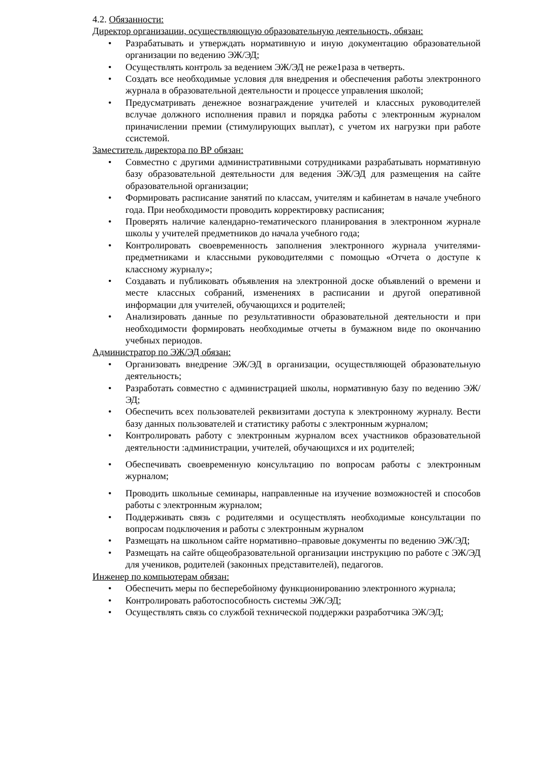4.2. Обязанности:
Директор организации, осуществляющую образовательную деятельность, обязан:
• Разрабатывать и утверждать нормативную и иную документацию образовательной организации по ведению ЭЖ/ЭД;
• Осуществлять контроль за ведением ЭЖ/ЭД не реже1раза в четверть.
• Создать все необходимые условия для внедрения и обеспечения работы электронного журнала в образовательной деятельности и процессе управления школой;
• Предусматривать денежное вознаграждение учителей и классных руководителей вслучае должного исполнения правил и порядка работы с электронным журналом приначислении премии (стимулирующих выплат), с учетом их нагрузки при работе ссистемой.
Заместитель директора по ВР обязан:
• Совместно с другими административными сотрудниками разрабатывать нормативную базу образовательной деятельности для ведения ЭЖ/ЭД для размещения на сайте образовательной организации;
• Формировать расписание занятий по классам, учителям и кабинетам в начале учебного года. При необходимости проводить корректировку расписания;
• Проверять наличие календарно-тематического планирования в электронном журнале школы у учителей предметников до начала учебного года;
• Контролировать своевременность заполнения электронного журнала учителями-предметниками и классными руководителями с помощью «Отчета о доступе к классному журналу»;
• Создавать и публиковать объявления на электронной доске объявлений о времени и месте классных собраний, изменениях в расписании и другой оперативной информации для учителей, обучающихся и родителей;
• Анализировать данные по результативности образовательной деятельности и при необходимости формировать необходимые отчеты в бумажном виде по окончанию учебных периодов.
Администратор по ЭЖ/ЭД обязан:
• Организовать внедрение ЭЖ/ЭД в организации, осуществляющей образовательную деятельность;
• Разработать совместно с администрацией школы, нормативную базу по ведению ЭЖ/ЭД;
• Обеспечить всех пользователей реквизитами доступа к электронному журналу. Вести базу данных пользователей и статистику работы с электронным журналом;
• Контролировать работу с электронным журналом всех участников образовательной деятельности :администрации, учителей, обучающихся и их родителей;
• Обеспечивать своевременную консультацию по вопросам работы с электронным журналом;
• Проводить школьные семинары, направленные на изучение возможностей и способов работы с электронным журналом;
• Поддерживать связь с родителями и осуществлять необходимые консультации по вопросам подключения и работы с электронным журналом
• Размещать на школьном сайте нормативно–правовые документы по ведению ЭЖ/ЭД;
• Размещать на сайте общеобразовательной организации инструкцию по работе с ЭЖ/ЭД для учеников, родителей (законных представителей), педагогов.
Инженер по компьютерам обязан:
• Обеспечить меры по бесперебойному функционированию электронного журнала;
• Контролировать работоспособность системы ЭЖ/ЭД;
• Осуществлять связь со службой технической поддержки разработчика ЭЖ/ЭД;